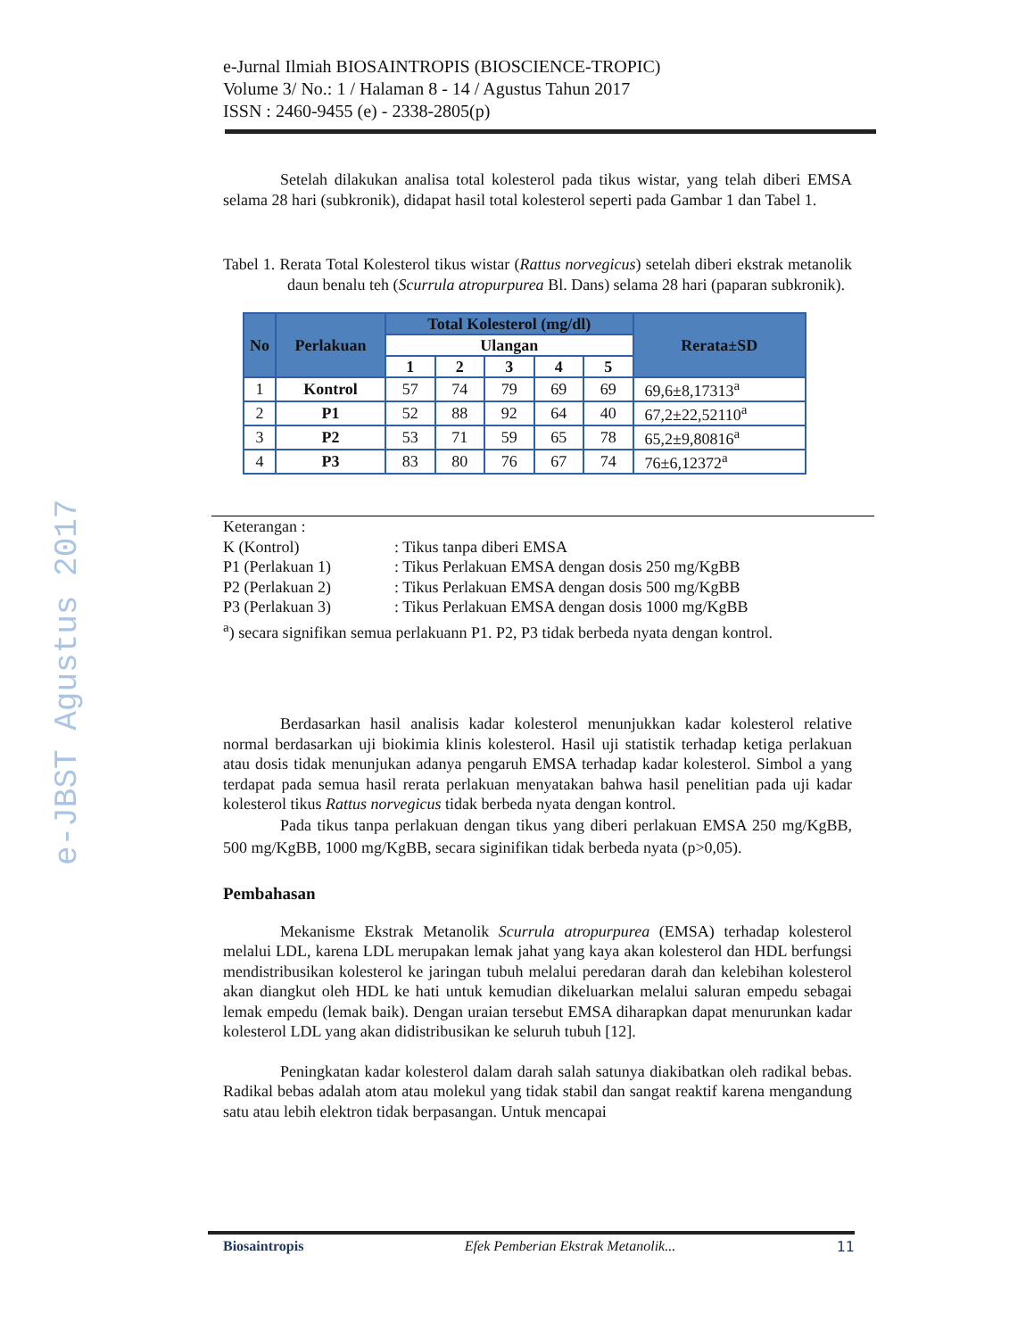e-JBST Agustus 2017
e-Jurnal Ilmiah BIOSAINTROPIS (BIOSCIENCE-TROPIC)
Volume 3/ No.: 1 / Halaman 8 - 14 / Agustus Tahun 2017
ISSN : 2460-9455 (e) - 2338-2805(p)
Setelah dilakukan analisa total kolesterol pada tikus wistar, yang telah diberi EMSA selama 28 hari (subkronik), didapat hasil total kolesterol seperti pada Gambar 1 dan Tabel 1.
Tabel 1. Rerata Total Kolesterol tikus wistar (Rattus norvegicus) setelah diberi ekstrak metanolik daun benalu teh (Scurrula atropurpurea Bl. Dans) selama 28 hari (paparan subkronik).
| No | Perlakuan | Total Kolesterol (mg/dl) | | | | | Rerata±SD |
| --- | --- | --- | --- | --- | --- | --- | --- |
| | | Ulangan | | | | | |
| | | 1 | 2 | 3 | 4 | 5 | |
| 1 | Kontrol | 57 | 74 | 79 | 69 | 69 | 69,6±8,17313<sup>a</sup> |
| 2 | P1 | 52 | 88 | 92 | 64 | 40 | 67,2±22,52110<sup>a</sup> |
| 3 | P2 | 53 | 71 | 59 | 65 | 78 | 65,2±9,80816<sup>a</sup> |
| 4 | P3 | 83 | 80 | 76 | 67 | 74 | 76±6,12372<sup>a</sup> |
Keterangan :
K (Kontrol): Tikus tanpa diberi EMSA
P1 (Perlakuan 1): Tikus Perlakuan EMSA dengan dosis 250 mg/KgBB
P2 (Perlakuan 2): Tikus Perlakuan EMSA dengan dosis 500 mg/KgBB
P3 (Perlakuan 3): Tikus Perlakuan EMSA dengan dosis 1000 mg/KgBB
<sup>a</sup>) secara signifikan semua perlakuann P1. P2, P3 tidak berbeda nyata dengan kontrol.
Berdasarkan hasil analisis kadar kolesterol menunjukkan kadar kolesterol relative normal berdasarkan uji biokimia klinis kolesterol. Hasil uji statistik terhadap ketiga perlakuan atau dosis tidak menunjukan adanya pengaruh EMSA terhadap kadar kolesterol. Simbol a yang terdapat pada semua hasil rerata perlakuan menyatakan bahwa hasil penelitian pada uji kadar kolesterol tikus Rattus norvegicus tidak berbeda nyata dengan kontrol.
Pada tikus tanpa perlakuan dengan tikus yang diberi perlakuan EMSA 250 mg/KgBB, 500 mg/KgBB, 1000 mg/KgBB, secara siginifikan tidak berbeda nyata (p>0,05).
Pembahasan
Mekanisme Ekstrak Metanolik Scurrula atropurpurea (EMSA) terhadap kolesterol melalui LDL, karena LDL merupakan lemak jahat yang kaya akan kolesterol dan HDL berfungsi mendistribusikan kolesterol ke jaringan tubuh melalui peredaran darah dan kelebihan kolesterol akan diangkut oleh HDL ke hati untuk kemudian dikeluarkan melalui saluran empedu sebagai lemak empedu (lemak baik). Dengan uraian tersebut EMSA diharapkan dapat menurunkan kadar kolesterol LDL yang akan didistribusikan ke seluruh tubuh [12].
Peningkatan kadar kolesterol dalam darah salah satunya diakibatkan oleh radikal bebas. Radikal bebas adalah atom atau molekul yang tidak stabil dan sangat reaktif karena mengandung satu atau lebih elektron tidak berpasangan. Untuk mencapai
Biosaintropis Efek Pemberian Ekstrak Metanolik... 11